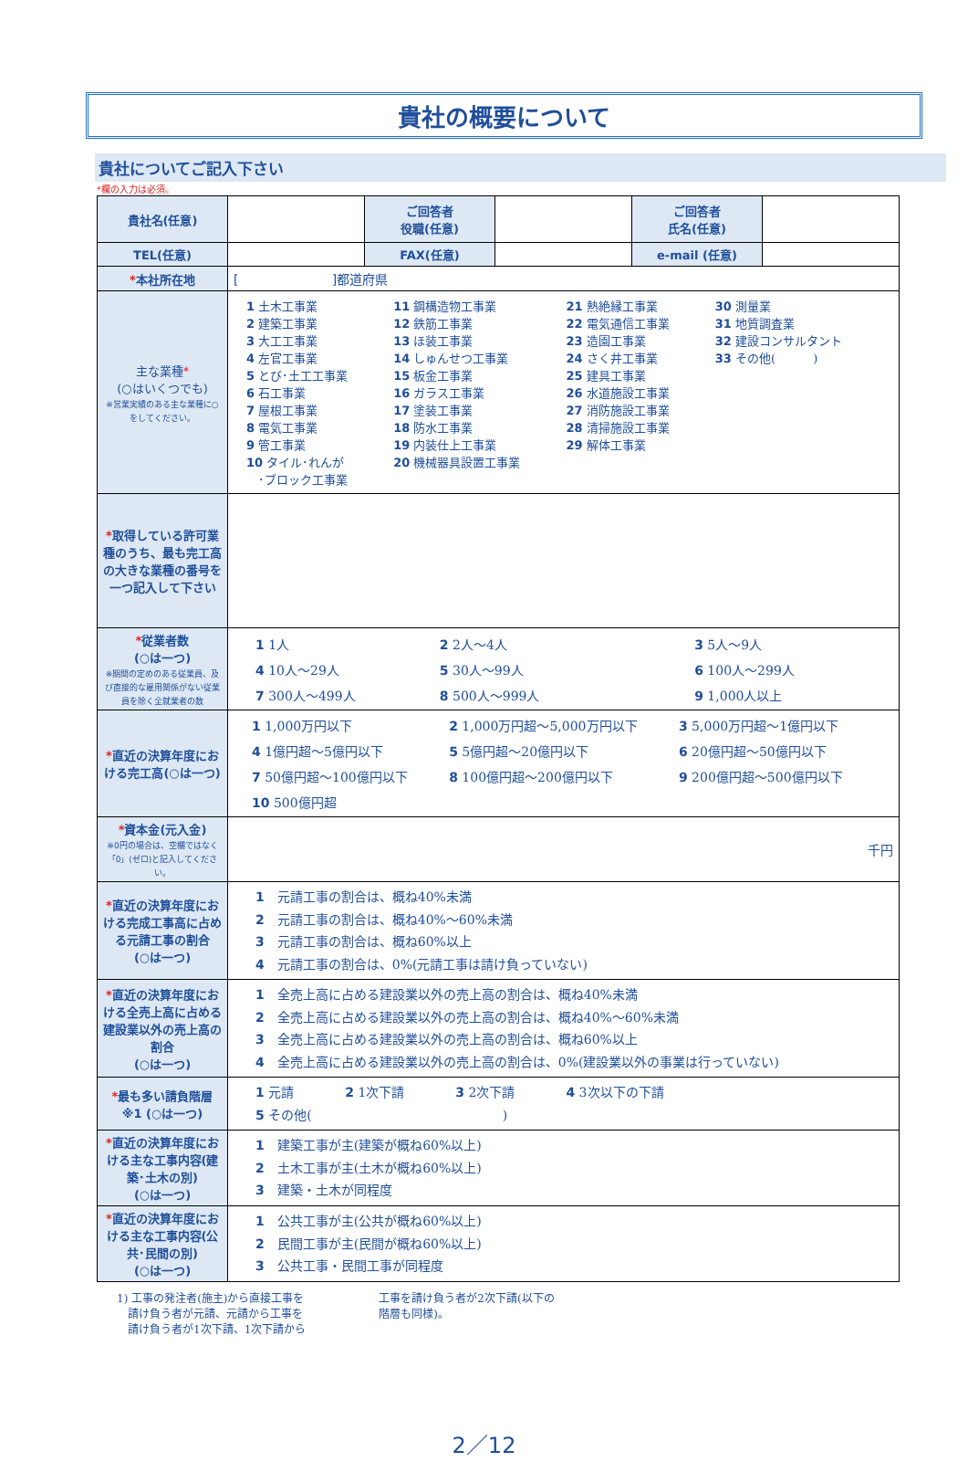貴社の概要について
貴社についてご記入下さい
*欄の入力は必須。
| 貴社名(任意) | | ご回答者 役職(任意) | | ご回答者 氏名(任意) | |
| TEL(任意) | | FAX(任意) | | e-mail (任意) | |
| * 本社所在地 | [ ]都道府県 | | | | |
| 主な業種 * (○はいくつでも) ※営業実績のある主な業種に○をしてください。 | 1 土木工事業 2 建築工事業 3 大工工事業 4 左官工事業 5 とび･土工工事業 6 石工事業 7 屋根工事業 8 電気工事業 9 管工事業 10 タイル･れんが ･ブロック工事業 11 鋼構造物工事業 12 鉄筋工事業 13 ほ装工事業 14 しゅんせつ工事業 15 板金工事業 16 ガラス工事業 17 塗装工事業 18 防水工事業 19 内装仕上工事業 20 機械器具設置工事業 21 熱絶縁工事業 22 電気通信工事業 23 造園工事業 24 さく井工事業 25 建具工事業 26 水道施設工事業 27 消防施設工事業 28 清掃施設工事業 29 解体工事業 30 測量業 31 地質調査業 32 建設コンサルタント 33 その他( ) | | | | |
| * 取得している許可業種のうち、最も完工高の大きな業種の番号を一つ記入して下さい | | | | | |
| * 従業者数 (○は一つ) ※期間の定めのある従業員、及び直接的な雇用関係がない従業員を除く全就業者の数 | 1 1人 2 2人～4人 3 5人～9人 4 10人～29人 5 30人～99人 6 100人～299人 7 300人～499人 8 500人～999人 9 1,000人以上 | | | | |
| * 直近の決算年度における完工高(○は一つ) | 1 1,000万円以下 2 1,000万円超～5,000万円以下 3 5,000万円超～1億円以下 4 1億円超～5億円以下 5 5億円超～20億円以下 6 20億円超～50億円以下 7 50億円超～100億円以下 8 100億円超～200億円以下 9 200億円超～500億円以下 10 500億円超 | | | | |
| * 資本金(元入金) ※0円の場合は、空欄ではなく「0」(ゼロ)と記入してください。 | 千円 | | | | |
| * 直近の決算年度における完成工事高に占める元請工事の割合 (○は一つ) | 1 元請工事の割合は、概ね40%未満 2 元請工事の割合は、概ね40%～60%未満 3 元請工事の割合は、概ね60%以上 4 元請工事の割合は、0%(元請工事は請け負っていない) | | | | |
| * 直近の決算年度における全売上高に占める建設業以外の売上高の割合 (○は一つ) | 1 全売上高に占める建設業以外の売上高の割合は、概ね40%未満 2 全売上高に占める建設業以外の売上高の割合は、概ね40%～60%未満 3 全売上高に占める建設業以外の売上高の割合は、概ね60%以上 4 全売上高に占める建設業以外の売上高の割合は、0%(建設業以外の事業は行っていない) | | | | |
| * 最も多い請負階層 ※1 (○は一つ) | 1 元請 2 1次下請 3 2次下請 4 3次以下の下請 5 その他( ) | | | | |
| * 直近の決算年度における主な工事内容(建築･土木の別) (○は一つ) | 1 建築工事が主(建築が概ね60%以上) 2 土木工事が主(土木が概ね60%以上) 3 建築・土木が同程度 | | | | |
| * 直近の決算年度における主な工事内容(公共･民間の別) (○は一つ) | 1 公共工事が主(公共が概ね60%以上) 2 民間工事が主(民間が概ね60%以上) 3 公共工事・民間工事が同程度 | | | | |
1) 工事の発注者(施主)から直接工事を
　請け負う者が元請、元請から工事を
　請け負う者が1次下請、1次下請から
工事を請け負う者が2次下請(以下の
階層も同様)。
2／12